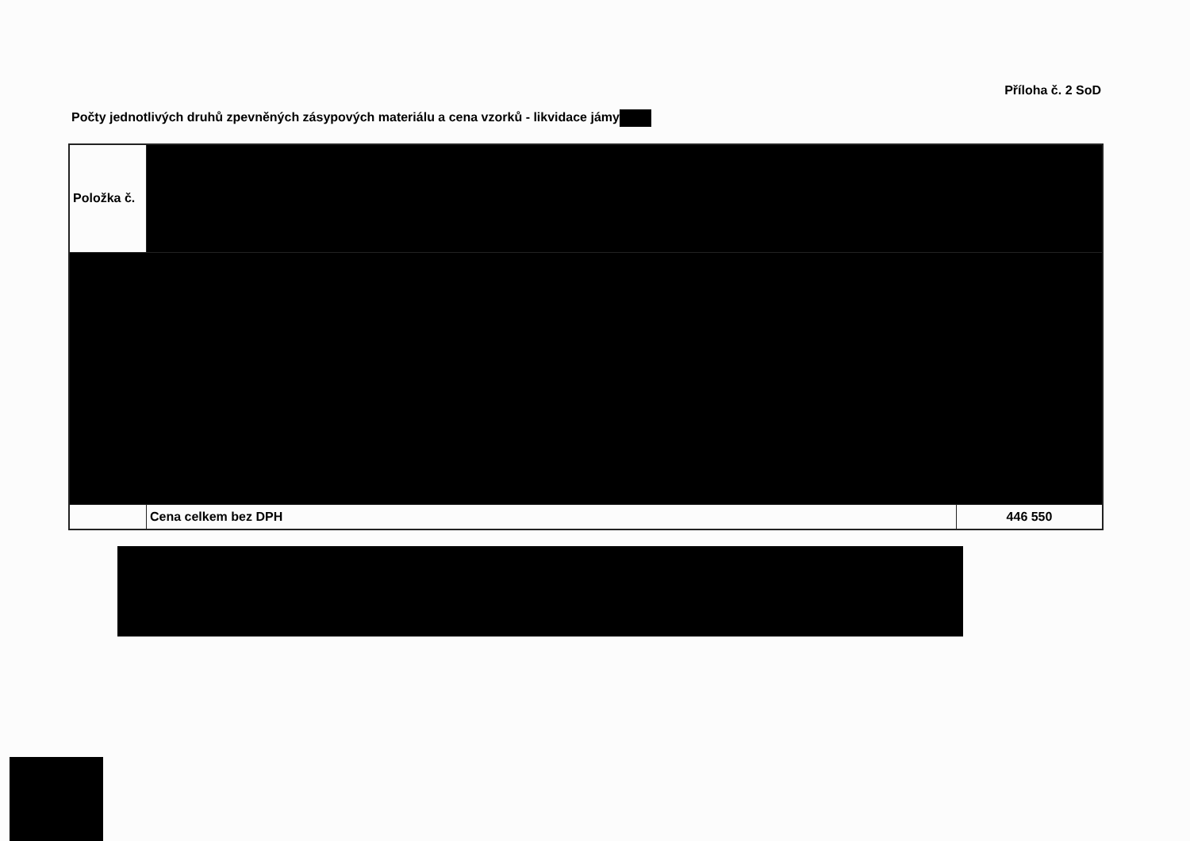Příloha č. 2 SoD
Počty jednotlivých druhů zpevněných zásypových materiálu a cena vzorků - likvidace jámy
| Položka č. | | |
| | Cena celkem bez DPH | 446 550 |